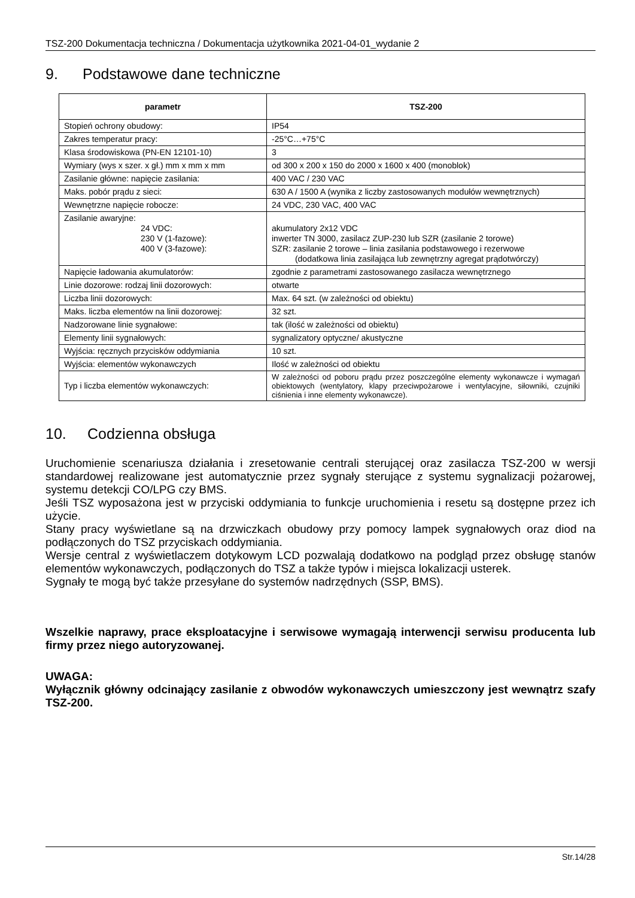TSZ-200 Dokumentacja techniczna / Dokumentacja użytkownika 2021-04-01_wydanie 2
9. Podstawowe dane techniczne
| parametr | TSZ-200 |
| --- | --- |
| Stopień ochrony obudowy: | IP54 |
| Zakres temperatur pracy: | -25°C…+75°C |
| Klasa środowiskowa (PN-EN 12101-10) | 3 |
| Wymiary (wys x szer. x gł.) mm x mm x mm | od 300 x 200 x 150 do 2000 x 1600 x 400 (monoblok) |
| Zasilanie główne: napięcie zasilania: | 400 VAC / 230 VAC |
| Maks. pobór prądu z sieci: | 630 A / 1500 A (wynika z liczby zastosowanych modułów wewnętrznych) |
| Wewnętrzne napięcie robocze: | 24 VDC, 230 VAC, 400 VAC |
| Zasilanie awaryjne: 24 VDC: 230 V (1-fazowe): 400 V (3-fazowe): | akumulatory 2x12 VDC inwerter TN 3000, zasilacz ZUP-230 lub SZR (zasilanie 2 torowe) SZR: zasilanie 2 torowe – linia zasilania podstawowego i rezerwowe (dodatkowa linia zasilająca lub zewnętrzny agregat prądotwórczy) |
| Napięcie ładowania akumulatorów: | zgodnie z parametrami zastosowanego zasilacza wewnętrznego |
| Linie dozorowe: rodzaj linii dozorowych: | otwarte |
| Liczba linii dozorowych: | Max. 64 szt. (w zależności od obiektu) |
| Maks. liczba elementów na linii dozorowej: | 32 szt. |
| Nadzorowane linie sygnałowe: | tak (ilość w zależności od obiektu) |
| Elementy linii sygnałowych: | sygnalizatory optyczne/ akustyczne |
| Wyjścia: ręcznych przycisków oddymiania | 10 szt. |
| Wyjścia: elementów wykonawczych | Ilość w zależności od obiektu |
| Typ i liczba elementów wykonawczych: | W zależności od poboru prądu przez poszczególne elementy wykonawcze i wymagań obiektowych (wentylatory, klapy przeciwpożarowe i wentylacyjne, siłowniki, czujniki ciśnienia i inne elementy wykonawcze). |
10. Codzienna obsługa
Uruchomienie scenariusza działania i zresetowanie centrali sterującej oraz zasilacza TSZ-200 w wersji standardowej realizowane jest automatycznie przez sygnały sterujące z systemu sygnalizacji pożarowej, systemu detekcji CO/LPG czy BMS.
Jeśli TSZ wyposażona jest w przyciski oddymiania to funkcje uruchomienia i resetu są dostępne przez ich użycie.
Stany pracy wyświetlane są na drzwiczkach obudowy przy pomocy lampek sygnałowych oraz diod na podłączonych do TSZ przyciskach oddymiania.
Wersje central z wyświetlaczem dotykowym LCD pozwalają dodatkowo na podgląd przez obsługę stanów elementów wykonawczych, podłączonych do TSZ a także typów i miejsca lokalizacji usterek.
Sygnały te mogą być także przesyłane do systemów nadrzędnych (SSP, BMS).
Wszelkie naprawy, prace eksploatacyjne i serwisowe wymagają interwencji serwisu producenta lub firmy przez niego autoryzowanej.
UWAGA:
Wyłącznik główny odcinający zasilanie z obwodów wykonawczych umieszczony jest wewnątrz szafy TSZ-200.
Str.14/28